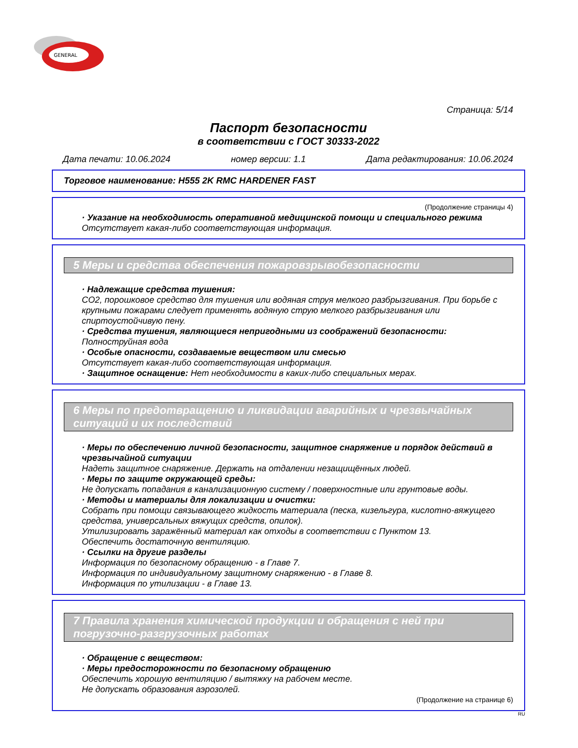GENERAL
Страница: 5/14
Паспорт безопасности
в соответствии с ГОСТ 30333-2022
Дата печати: 10.06.2024 номер версии: 1.1 Дата редактирования: 10.06.2024
Торговое наименование: H555 2K RMC HARDENER FAST
(Продолжение страницы 4)
· Указание на необходимость оперативной медицинской помощи и специального режима
Отсутствует какая-либо соответствующая информация.
5 Меры и средства обеспечения пожаровзрывобезопасности
· Надлежащие средства тушения:
CO2, порошковое средство для тушения или водяная струя мелкого разбрызгивания. При борьбе с крупными пожарами следует применять водяную струю мелкого разбрызгивания или спиртоустойчивую пену.
· Средства тушения, являющиеся непригодными из соображений безопасности:
Полноструйная вода
· Особые опасности, создаваемые веществом или смесью
Отсутствует какая-либо соответствующая информация.
· Защитное оснащение: Нет необходимости в каких-либо специальных мерах.
6 Меры по предотвращению и ликвидации аварийных и чрезвычайных ситуаций и их последствий
· Меры по обеспечению личной безопасности, защитное снаряжение и порядок действий в чрезвычайной ситуации
Надеть защитное снаряжение. Держать на отдалении незащищённых людей.
· Меры по защите окружающей среды:
Не допускать попадания в канализационную систему / поверхностные или грунтовые воды.
· Методы и материалы для локализации и очистки:
Собрать при помощи связывающего жидкость материала (песка, кизельгура, кислотно-вяжущего средства, универсальных вяжущих средств, опилок).
Утилизировать заражённый материал как отходы в соответствии с Пунктом 13.
Обеспечить достаточную вентиляцию.
· Ссылки на другие разделы
Информация по безопасному обращению - в Главе 7.
Информация по индивидуальному защитному снаряжению - в Главе 8.
Информация по утилизации - в Главе 13.
7 Правила хранения химической продукции и обращения с ней при погрузочно-разгрузочных работах
· Обращение с веществом:
· Меры предосторожности по безопасному обращению
Обеспечить хорошую вентиляцию / вытяжку на рабочем месте.
Не допускать образования аэрозолей.
(Продолжение на странице 6)
RU